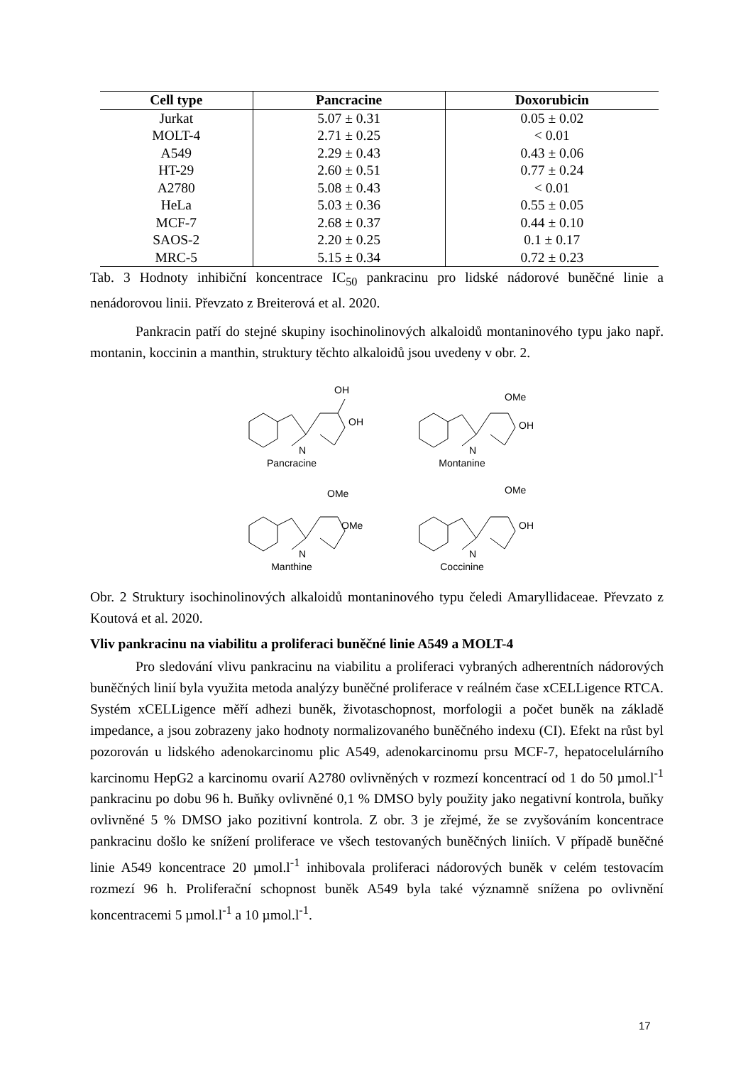| Cell type | Pancracine | Doxorubicin |
| --- | --- | --- |
| Jurkat | 5.07 ± 0.31 | 0.05 ± 0.02 |
| MOLT-4 | 2.71 ± 0.25 | < 0.01 |
| A549 | 2.29 ± 0.43 | 0.43 ± 0.06 |
| HT-29 | 2.60 ± 0.51 | 0.77 ± 0.24 |
| A2780 | 5.08 ± 0.43 | < 0.01 |
| HeLa | 5.03 ± 0.36 | 0.55 ± 0.05 |
| MCF-7 | 2.68 ± 0.37 | 0.44 ± 0.10 |
| SAOS-2 | 2.20 ± 0.25 | 0.1 ± 0.17 |
| MRC-5 | 5.15 ± 0.34 | 0.72 ± 0.23 |
Tab. 3 Hodnoty inhibiční koncentrace IC<sub>50</sub> pankracinu pro lidské nádorové buněčné linie a nenádorovou linii. Převzato z Breiterová et al. 2020.
Pankracin patří do stejné skupiny isochinolinových alkaloidů montaninového typu jako např. montanin, koccinin a manthin, struktury těchto alkaloidů jsou uvedeny v obr. 2.
OH
OH
N
Pancracine
OMe
OH
N
Montanine
OMe
OMe
N
Manthine
OMe
OH
N
Coccinine
Obr. 2 Struktury isochinolinových alkaloidů montaninového typu čeledi Amaryllidaceae. Převzato z Koutová et al. 2020.
Vliv pankracinu na viabilitu a proliferaci buněčné linie A549 a MOLT-4
Pro sledování vlivu pankracinu na viabilitu a proliferaci vybraných adherentních nádorových buněčných linií byla využita metoda analýzy buněčné proliferace v reálném čase xCELLigence RTCA. Systém xCELLigence měří adhezi buněk, životaschopnost, morfologii a počet buněk na základě impedance, a jsou zobrazeny jako hodnoty normalizovaného buněčného indexu (CI). Efekt na růst byl pozorován u lidského adenokarcinomu plic A549, adenokarcinomu prsu MCF-7, hepatocelulárního karcinomu HepG2 a karcinomu ovarií A2780 ovlivněných v rozmezí koncentrací od 1 do 50 µmol.l<sup>-1</sup> pankracinu po dobu 96 h. Buňky ovlivněné 0,1 % DMSO byly použity jako negativní kontrola, buňky ovlivněné 5 % DMSO jako pozitivní kontrola. Z obr. 3 je zřejmé, že se zvyšováním koncentrace pankracinu došlo ke snížení proliferace ve všech testovaných buněčných liniích. V případě buněčné linie A549 koncentrace 20 µmol.l<sup>-1</sup> inhibovala proliferaci nádorových buněk v celém testovacím rozmezí 96 h. Proliferační schopnost buněk A549 byla také významně snížena po ovlivnění koncentracemi 5 µmol.l<sup>-1</sup> a 10 µmol.l<sup>-1</sup>.
17